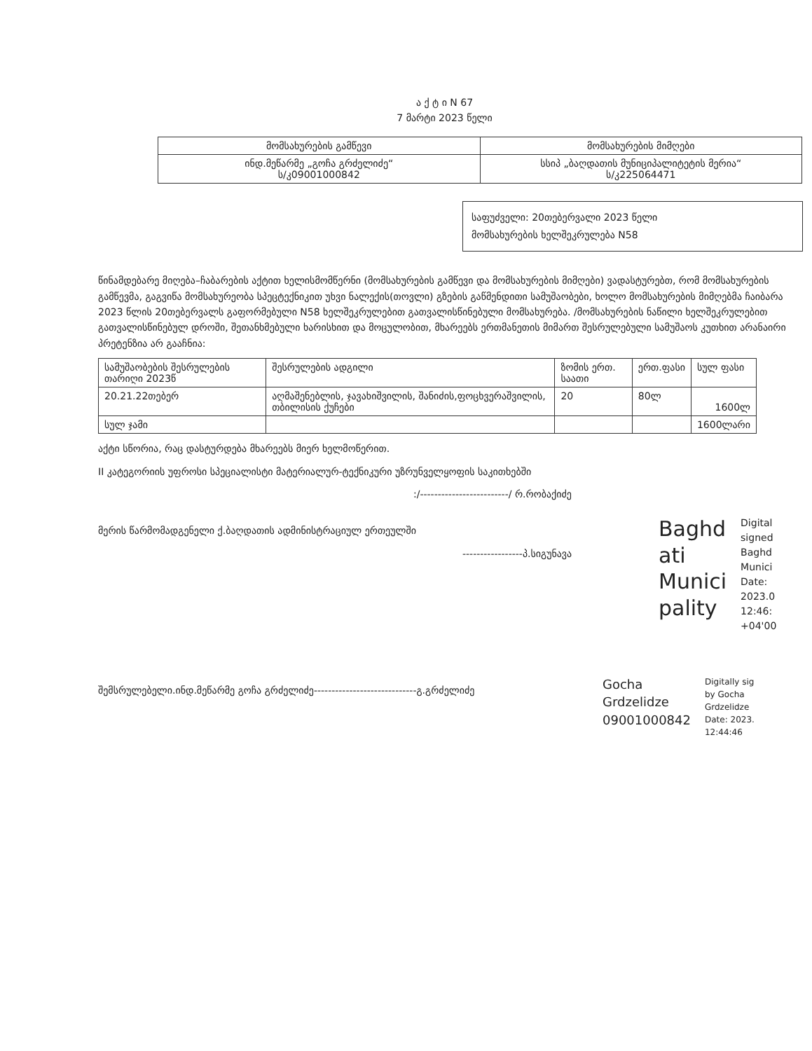ა ქ ტ ი N 67
7 მარტი 2023 წელი
| მომსახურების გამწევი | მომსახურების მიმღები |
| --- | --- |
| ინდ.მეწარმე „გოჩა გრძელიძე“ ს/კ09001000842 | სსიპ „ბაღდათის მუნიციპალიტეტის მერია“ ს/კ225064471 |
საფუძველი: 20თებერვალი 2023 წელი
მომსახურების ხელშეკრულება N58
წინამდებარე მიღება–ჩაბარების აქტით ხელისმომწერნი (მომსახურების გამწევი და მომსახურების მიმღები) ვადასტურებთ, რომ მომსახურების გამწევმა, გაგვიწა მომსახურეობა სპეცტექნიკით უხვი ნალექის(თოვლი) გზების გაწმენდითი სამუშაობები, ხოლო მომსახურების მიმღებმა ჩაიბარა 2023 წლის 20თებერვალს გაფორმებული N58 ხელშეკრულებით გათვალისწინებული მომსახურება. /მომსახურების ნაწილი ხელშეკრულებით გათვალისწინებულ დროში, შეთანხმებული ხარისხით და მოცულობით, მხარეებს ერთმანეთის მიმართ შესრულებული სამუშაოს კუთხით არანაირი პრეტენზია არ გააჩნია:
| სამუშაობების შესრულების თარიღი 2023წ | შესრულების ადგილი | ზომის ერთ. საათი | ერთ.ფასი | სულ ფასი |
| --- | --- | --- | --- | --- |
| 20.21.22თებერ | აღმაშენებლის, ჯავახიშვილის, შანიძის,ფოცხვერაშვილის, თბილისის ქუჩები | 20 | 80ლ | 1600ლ |
| სულ ჯამი | | | | 1600ლარი |
აქტი სწორია, რაც დასტურდება მხარეებს მიერ ხელმოწერით.
II კატეგორიის უფროსი სპეციალისტი მატერიალურ-ტექნიკური უზრუნველყოფის საკითხებში
:/-------------------------/ რ.რობაქიძე
მერის წარმომადგენელი ქ.ბაღდათის ადმინისტრაციულ ერთეულში
-----------------პ.სიგუნავა
Baghd
ati
Munici
pality
Digital
signed
Baghd
Munici
Date:
2023.0
12:46:
+04'00
შემსრულებელი.ინდ.მეწარმე გოჩა გრძელიძე-----------------------------გ.გრძელიძე
Gocha
Grdzelidze
09001000842
Digitally sig
by Gocha
Grdzelidze
Date: 2023.
12:44:46